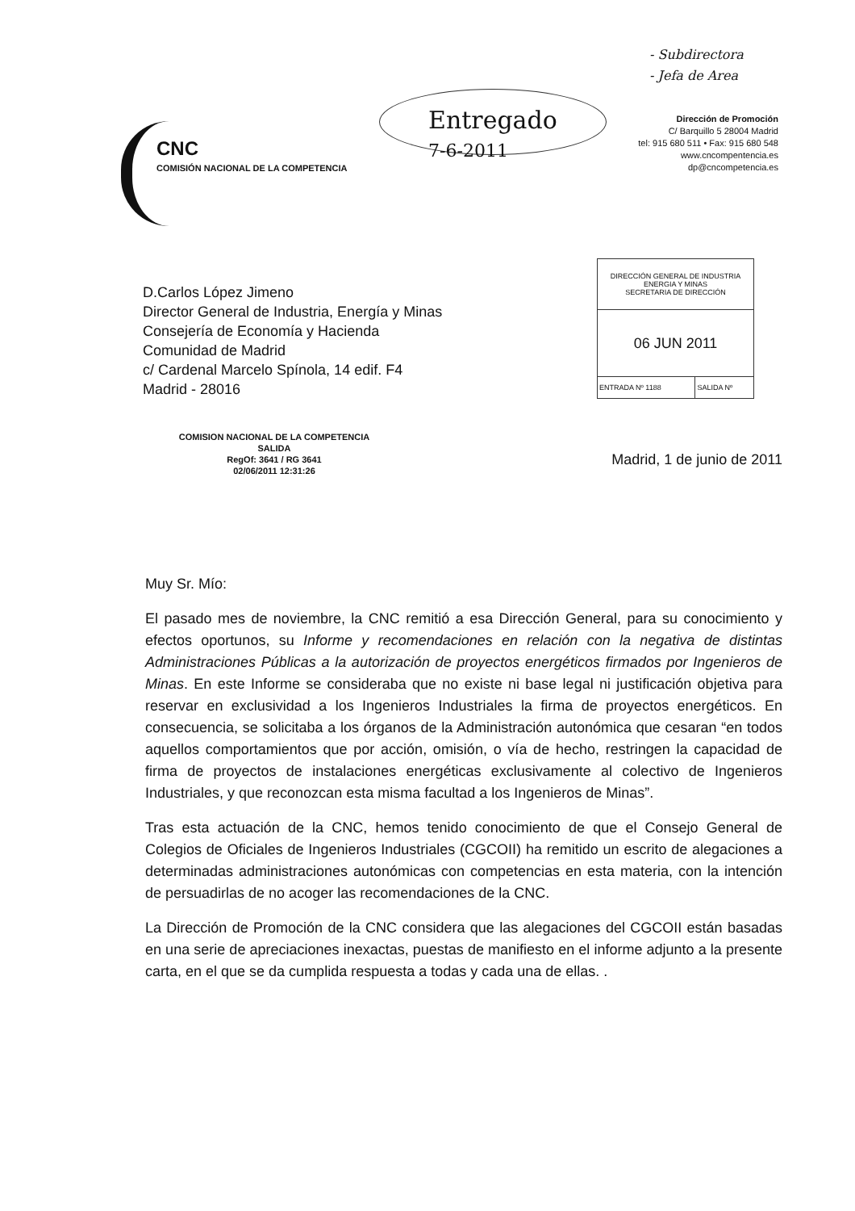- Subdirectora
- Jefa de Area
CNC
COMISIÓN NACIONAL DE LA COMPETENCIA
Entregado
7-6-2011
Dirección de Promoción
C/ Barquillo 5 28004 Madrid
tel: 915 680 511 • Fax: 915 680 548
www.cncompentencia.es
dp@cncompetencia.es
D.Carlos López Jimeno
Director General de Industria, Energía y Minas
Consejería de Economía y Hacienda
Comunidad de Madrid
c/ Cardenal Marcelo Spínola, 14 edif. F4
Madrid - 28016
| DIRECCIÓN GENERAL DE INDUSTRIA ENERGIA Y MINAS SECRETARIA DE DIRECCIÓN | |
| 06 JUN 2011 | |
| ENTRADA Nº 1188 | SALIDA Nº |
COMISION NACIONAL DE LA COMPETENCIA
SALIDA
RegOf: 3641 / RG 3641
02/06/2011 12:31:26
Madrid, 1 de junio de 2011
Muy Sr. Mío:
El pasado mes de noviembre, la CNC remitió a esa Dirección General, para su conocimiento y efectos oportunos, su Informe y recomendaciones en relación con la negativa de distintas Administraciones Públicas a la autorización de proyectos energéticos firmados por Ingenieros de Minas. En este Informe se consideraba que no existe ni base legal ni justificación objetiva para reservar en exclusividad a los Ingenieros Industriales la firma de proyectos energéticos. En consecuencia, se solicitaba a los órganos de la Administración autonómica que cesaran “en todos aquellos comportamientos que por acción, omisión, o vía de hecho, restringen la capacidad de firma de proyectos de instalaciones energéticas exclusivamente al colectivo de Ingenieros Industriales, y que reconozcan esta misma facultad a los Ingenieros de Minas”.
Tras esta actuación de la CNC, hemos tenido conocimiento de que el Consejo General de Colegios de Oficiales de Ingenieros Industriales (CGCOII) ha remitido un escrito de alegaciones a determinadas administraciones autonómicas con competencias en esta materia, con la intención de persuadirlas de no acoger las recomendaciones de la CNC.
La Dirección de Promoción de la CNC considera que las alegaciones del CGCOII están basadas en una serie de apreciaciones inexactas, puestas de manifiesto en el informe adjunto a la presente carta, en el que se da cumplida respuesta a todas y cada una de ellas. .